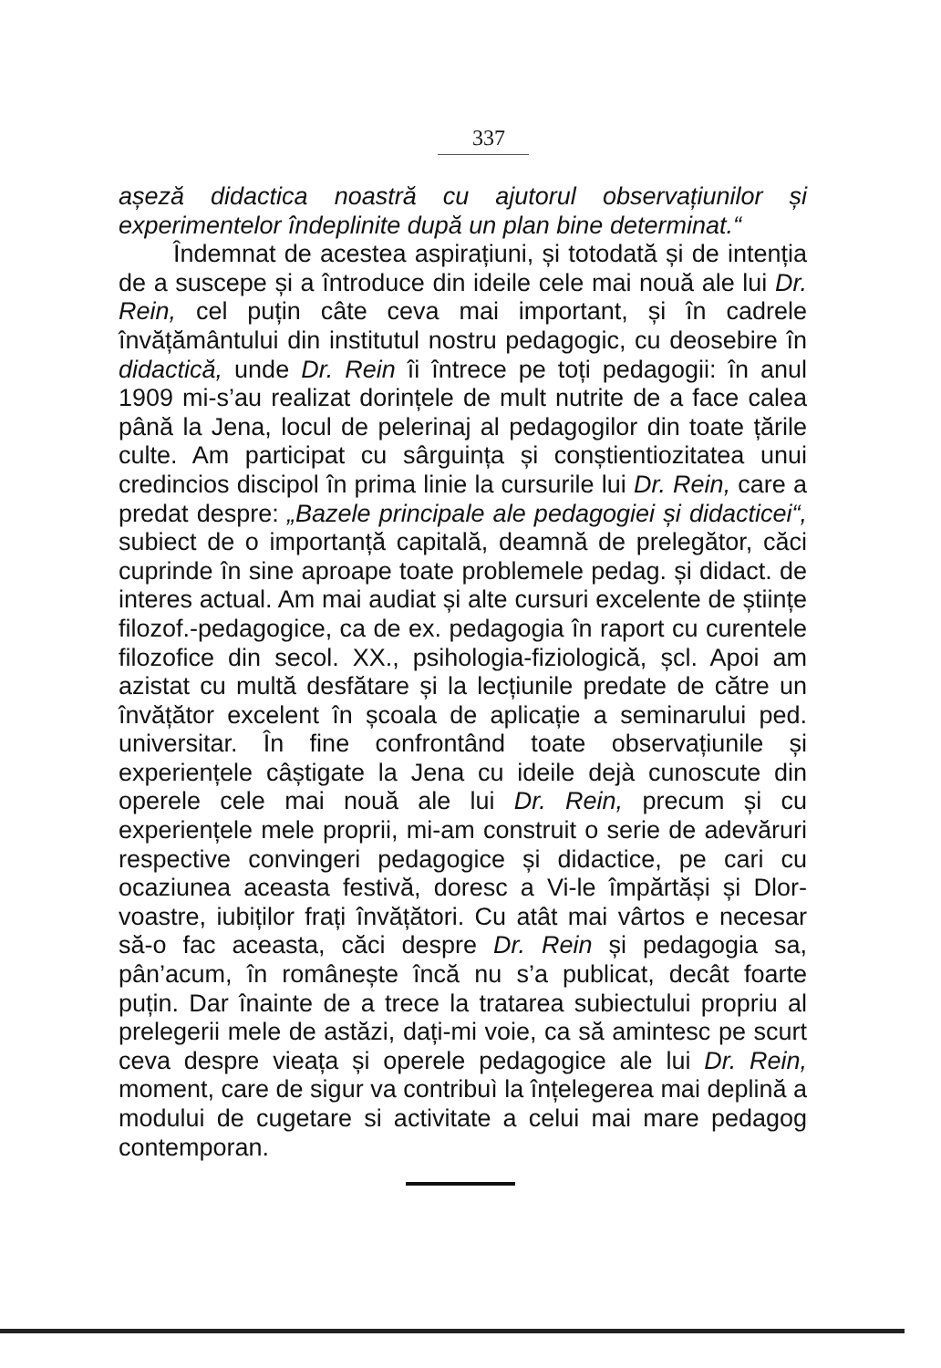337
așeză didactica noastră cu ajutorul observațiunilor și experimentelor îndeplinite după un plan bine determinat.“
Îndemnat de acestea aspirațiuni, și totodată și de intenția de a suscepe și a întroduce din ideile cele mai nouă ale lui Dr. Rein, cel puțin câte ceva mai important, și în cadrele învățământului din institutul nostru pedagogic, cu deosebire în didactică, unde Dr. Rein îi întrece pe toți pedagogii: în anul 1909 mi-s’au realizat dorințele de mult nutrite de a face calea până la Jena, locul de pelerinaj al pedagogilor din toate țările culte. Am participat cu sârguința și conștientiozitatea unui credincios discipol în prima linie la cursurile lui Dr. Rein, care a predat despre: „Bazele principale ale pedagogiei și didacticei“, subiect de o importanță capitală, deamnă de prelegător, căci cuprinde în sine aproape toate problemele pedag. și didact. de interes actual. Am mai audiat și alte cursuri excelente de științe filozof.-pedagogice, ca de ex. pedagogia în raport cu curentele filozofice din secol. XX., psihologia-fiziologică, șcl. Apoi am azistat cu multă desfătare și la lecțiunile predate de către un învățător excelent în școala de aplicație a seminarului ped. universitar. În fine confrontând toate observațiunile și experiențele câștigate la Jena cu ideile dejà cunoscute din operele cele mai nouă ale lui Dr. Rein, precum și cu experiențele mele proprii, mi-am construit o serie de adevăruri respective convingeri pedagogice și didactice, pe cari cu ocaziunea aceasta festivă, doresc a Vi-le împărtăși și Dlor-voastre, iubiților frați învățători. Cu atât mai vârtos e necesar să-o fac aceasta, căci despre Dr. Rein și pedagogia sa, pân’acum, în românește încă nu s’a publicat, decât foarte puțin. Dar înainte de a trece la tratarea subiectului propriu al prelegerii mele de astăzi, dați-mi voie, ca să amintesc pe scurt ceva despre vieața și operele pedagogice ale lui Dr. Rein, moment, care de sigur va contribuì la înțelegerea mai deplină a modului de cugetare si activitate a celui mai mare pedagog contemporan.